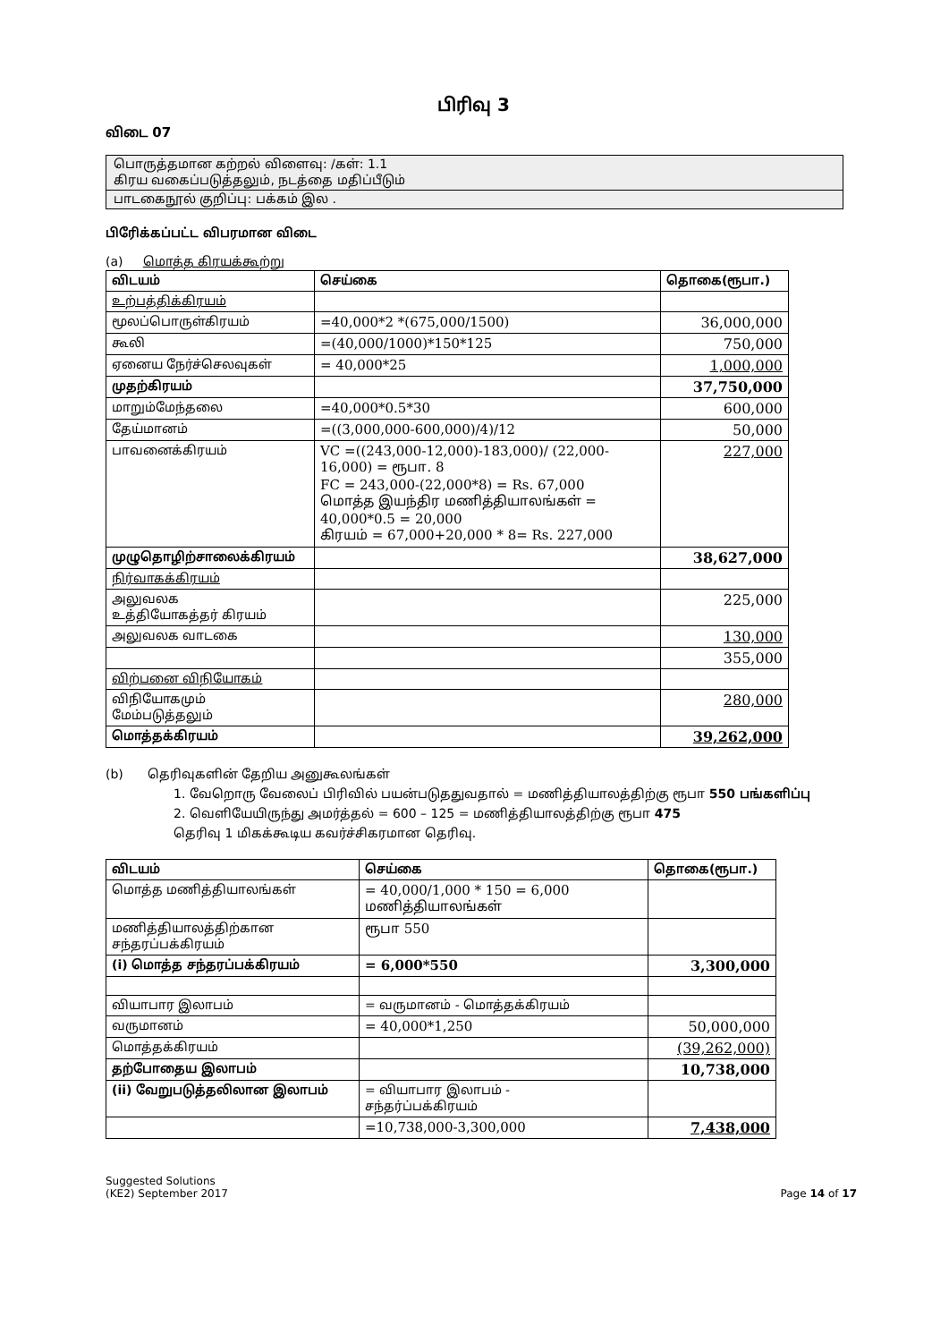பிரிவு 3
விடை 07
பொருத்தமான கற்றல் விளைவு: /கள்: 1.1
கிரய வகைப்படுத்தலும், நடத்தை மதிப்பீடும்
பாடகைநூல் குறிப்பு: பக்கம் இல .
பிரேிக்கப்பட்ட விபரமான விடை
(a) மொத்த கிரயக்கூற்று
| விடயம் | செய்கை | தொகை(ரூபா.) |
| --- | --- | --- |
| உற்பத்திக்கிரயம் | | |
| மூலப்பொருள்கிரயம் | =40,000*2 *(675,000/1500) | 36,000,000 |
| கூலி | =(40,000/1000)*150*125 | 750,000 |
| ஏனைய நேர்ச்செலவுகள் | = 40,000*25 | 1,000,000 |
| முதற்கிரயம் | | 37,750,000 |
| மாறும்மேந்தலை | =40,000*0.5*30 | 600,000 |
| தேய்மானம் | =((3,000,000-600,000)/4)/12 | 50,000 |
| பாவனைக்கிரயம் | VC =((243,000-12,000)-183,000)/ (22,000-16,000) = ரூபா. 8 FC = 243,000-(22,000*8) = Rs. 67,000 மொத்த இயந்திர மணித்தியாலங்கள் = 40,000*0.5 = 20,000 கிரயம் = 67,000+20,000 * 8= Rs. 227,000 | 227,000 |
| முழுதொழிற்சாலைக்கிரயம் | | 38,627,000 |
| நிர்வாகக்கிரயம் | | |
| அலுவலக உத்தியோகத்தர் கிரயம் | | 225,000 |
| அலுவலக வாடகை | | 130,000 |
| | | 355,000 |
| விற்பனை விநியோகம் | | |
| விநியோகமும் மேம்படுத்தலும் | | 280,000 |
| மொத்தக்கிரயம் | | 39,262,000 |
(b) தெரிவுகளின் தேறிய அனுகூலங்கள்
1. வேறொரு வேலைப் பிரிவில் பயன்படுததுவதால் = மணித்தியாலத்திற்கு ரூபா 550 பங்களிப்பு
2. வெளியேயிருந்து அமர்த்தல் = 600 – 125 = மணித்தியாலத்திற்கு ரூபா 475
தெரிவு 1 மிகக்கூடிய கவர்ச்சிகரமான தெரிவு.
| விடயம் | செய்கை | தொகை(ரூபா.) |
| --- | --- | --- |
| மொத்த மணித்தியாலங்கள் | = 40,000/1,000 * 150 = 6,000 மணித்தியாலங்கள் | |
| மணித்தியாலத்திற்கான சந்தரப்பக்கிரயம் | ரூபா 550 | |
| (i) மொத்த சந்தரப்பக்கிரயம் | = 6,000*550 | 3,300,000 |
| வியாபார இலாபம் | = வருமானம் - மொத்தக்கிரயம் | |
| வருமானம் | = 40,000*1,250 | 50,000,000 |
| மொத்தக்கிரயம் | | (39,262,000) |
| தற்போதைய இலாபம் | | 10,738,000 |
| (ii) வேறுபடுத்தலிலான இலாபம் | = வியாபார இலாபம் - சந்தர்ப்பக்கிரயம் | |
| | =10,738,000-3,300,000 | 7,438,000 |
Suggested Solutions
(KE2) September 2017
Page 14 of 17